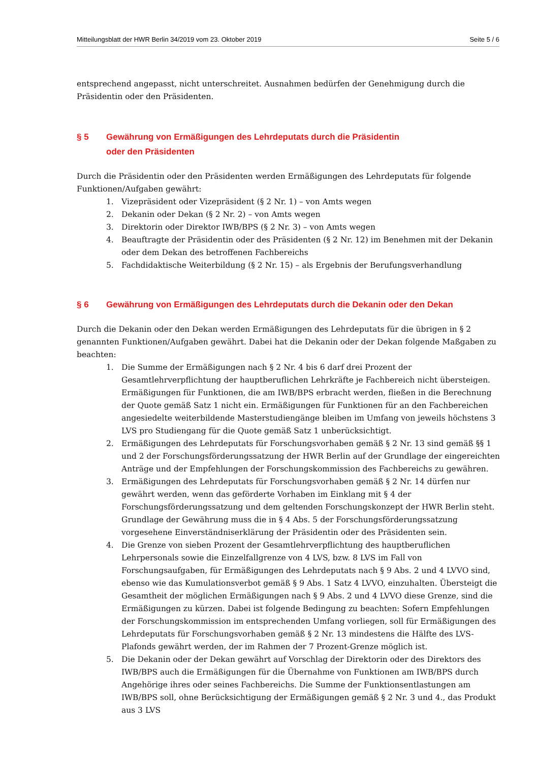Mitteilungsblatt der HWR Berlin 34/2019 vom 23. Oktober 2019 Seite 5 / 6
entsprechend angepasst, nicht unterschreitet. Ausnahmen bedürfen der Genehmigung durch die Präsidentin oder den Präsidenten.
§ 5 Gewährung von Ermäßigungen des Lehrdeputats durch die Präsidentin
oder den Präsidenten
Durch die Präsidentin oder den Präsidenten werden Ermäßigungen des Lehrdeputats für folgende Funktionen/Aufgaben gewährt:
1. Vizepräsident oder Vizepräsident (§ 2 Nr. 1) – von Amts wegen
2. Dekanin oder Dekan (§ 2 Nr. 2) – von Amts wegen
3. Direktorin oder Direktor IWB/BPS (§ 2 Nr. 3) – von Amts wegen
4. Beauftragte der Präsidentin oder des Präsidenten (§ 2 Nr. 12) im Benehmen mit der Dekanin oder dem Dekan des betroffenen Fachbereichs
5. Fachdidaktische Weiterbildung (§ 2 Nr. 15) – als Ergebnis der Berufungsverhandlung
§ 6 Gewährung von Ermäßigungen des Lehrdeputats durch die Dekanin oder den Dekan
Durch die Dekanin oder den Dekan werden Ermäßigungen des Lehrdeputats für die übrigen in § 2 genannten Funktionen/Aufgaben gewährt. Dabei hat die Dekanin oder der Dekan folgende Maßgaben zu beachten:
1. Die Summe der Ermäßigungen nach § 2 Nr. 4 bis 6 darf drei Prozent der Gesamtlehrverpflichtung der hauptberuflichen Lehrkräfte je Fachbereich nicht übersteigen. Ermäßigungen für Funktionen, die am IWB/BPS erbracht werden, fließen in die Berechnung der Quote gemäß Satz 1 nicht ein. Ermäßigungen für Funktionen für an den Fachbereichen angesiedelte weiterbildende Masterstudiengänge bleiben im Umfang von jeweils höchstens 3 LVS pro Studiengang für die Quote gemäß Satz 1 unberücksichtigt.
2. Ermäßigungen des Lehrdeputats für Forschungsvorhaben gemäß § 2 Nr. 13 sind gemäß §§ 1 und 2 der Forschungsförderungssatzung der HWR Berlin auf der Grundlage der eingereichten Anträge und der Empfehlungen der Forschungskommission des Fachbereichs zu gewähren.
3. Ermäßigungen des Lehrdeputats für Forschungsvorhaben gemäß § 2 Nr. 14 dürfen nur gewährt werden, wenn das geförderte Vorhaben im Einklang mit § 4 der Forschungsförderungssatzung und dem geltenden Forschungskonzept der HWR Berlin steht. Grundlage der Gewährung muss die in § 4 Abs. 5 der Forschungsförderungssatzung vorgesehene Einverständniserklärung der Präsidentin oder des Präsidenten sein.
4. Die Grenze von sieben Prozent der Gesamtlehrverpflichtung des hauptberuflichen Lehrpersonals sowie die Einzelfallgrenze von 4 LVS, bzw. 8 LVS im Fall von Forschungsaufgaben, für Ermäßigungen des Lehrdeputats nach § 9 Abs. 2 und 4 LVVO sind, ebenso wie das Kumulationsverbot gemäß § 9 Abs. 1 Satz 4 LVVO, einzuhalten. Übersteigt die Gesamtheit der möglichen Ermäßigungen nach § 9 Abs. 2 und 4 LVVO diese Grenze, sind die Ermäßigungen zu kürzen. Dabei ist folgende Bedingung zu beachten: Sofern Empfehlungen der Forschungskommission im entsprechenden Umfang vorliegen, soll für Ermäßigungen des Lehrdeputats für Forschungsvorhaben gemäß § 2 Nr. 13 mindestens die Hälfte des LVS-Plafonds gewährt werden, der im Rahmen der 7 Prozent-Grenze möglich ist.
5. Die Dekanin oder der Dekan gewährt auf Vorschlag der Direktorin oder des Direktors des IWB/BPS auch die Ermäßigungen für die Übernahme von Funktionen am IWB/BPS durch Angehörige ihres oder seines Fachbereichs. Die Summe der Funktionsentlastungen am IWB/BPS soll, ohne Berücksichtigung der Ermäßigungen gemäß § 2 Nr. 3 und 4., das Produkt aus 3 LVS